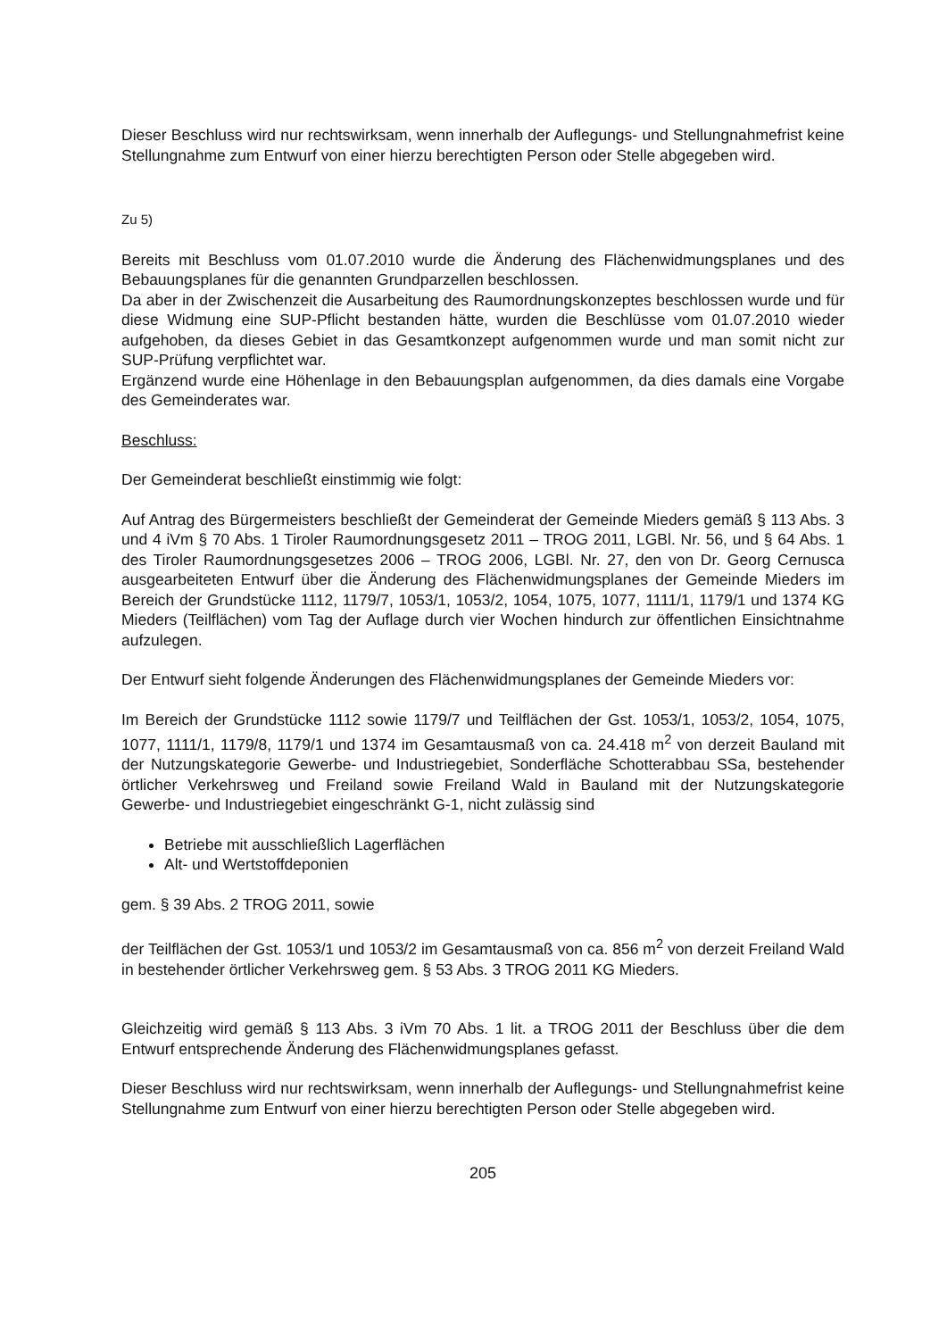Dieser Beschluss wird nur rechtswirksam, wenn innerhalb der Auflegungs- und Stellungnahmefrist keine Stellungnahme zum Entwurf von einer hierzu berechtigten Person oder Stelle abgegeben wird.
Zu 5)
Bereits mit Beschluss vom 01.07.2010 wurde die Änderung des Flächenwidmungsplanes und des Bebauungsplanes für die genannten Grundparzellen beschlossen.
Da aber in der Zwischenzeit die Ausarbeitung des Raumordnungskonzeptes beschlossen wurde und für diese Widmung eine SUP-Pflicht bestanden hätte, wurden die Beschlüsse vom 01.07.2010 wieder aufgehoben, da dieses Gebiet in das Gesamtkonzept aufgenommen wurde und man somit nicht zur SUP-Prüfung verpflichtet war.
Ergänzend wurde eine Höhenlage in den Bebauungsplan aufgenommen, da dies damals eine Vorgabe des Gemeinderates war.
Beschluss:
Der Gemeinderat beschließt einstimmig wie folgt:
Auf Antrag des Bürgermeisters beschließt der Gemeinderat der Gemeinde Mieders gemäß § 113 Abs. 3 und 4 iVm § 70 Abs. 1 Tiroler Raumordnungsgesetz 2011 – TROG 2011, LGBl. Nr. 56, und § 64 Abs. 1 des Tiroler Raumordnungsgesetzes 2006 – TROG 2006, LGBl. Nr. 27, den von Dr. Georg Cernusca ausgearbeiteten Entwurf über die Änderung des Flächenwidmungsplanes der Gemeinde Mieders im Bereich der Grundstücke 1112, 1179/7, 1053/1, 1053/2, 1054, 1075, 1077, 1111/1, 1179/1 und 1374 KG Mieders (Teilflächen) vom Tag der Auflage durch vier Wochen hindurch zur öffentlichen Einsichtnahme aufzulegen.
Der Entwurf sieht folgende Änderungen des Flächenwidmungsplanes der Gemeinde Mieders vor:
Im Bereich der Grundstücke 1112 sowie 1179/7 und Teilflächen der Gst. 1053/1, 1053/2, 1054, 1075, 1077, 1111/1, 1179/8, 1179/1 und 1374 im Gesamtausmaß von ca. 24.418 m<sup>2</sup> von derzeit Bauland mit der Nutzungskategorie Gewerbe- und Industriegebiet, Sonderfläche Schotterabbau SSa, bestehender örtlicher Verkehrsweg und Freiland sowie Freiland Wald in Bauland mit der Nutzungskategorie Gewerbe- und Industriegebiet eingeschränkt G-1, nicht zulässig sind
Betriebe mit ausschließlich Lagerflächen
Alt- und Wertstoffdeponien
gem. § 39 Abs. 2 TROG 2011, sowie
der Teilflächen der Gst. 1053/1 und 1053/2 im Gesamtausmaß von ca. 856 m<sup>2</sup> von derzeit Freiland Wald in bestehender örtlicher Verkehrsweg gem. § 53 Abs. 3 TROG 2011 KG Mieders.
Gleichzeitig wird gemäß § 113 Abs. 3 iVm 70 Abs. 1 lit. a TROG 2011 der Beschluss über die dem Entwurf entsprechende Änderung des Flächenwidmungsplanes gefasst.
Dieser Beschluss wird nur rechtswirksam, wenn innerhalb der Auflegungs- und Stellungnahmefrist keine Stellungnahme zum Entwurf von einer hierzu berechtigten Person oder Stelle abgegeben wird.
205